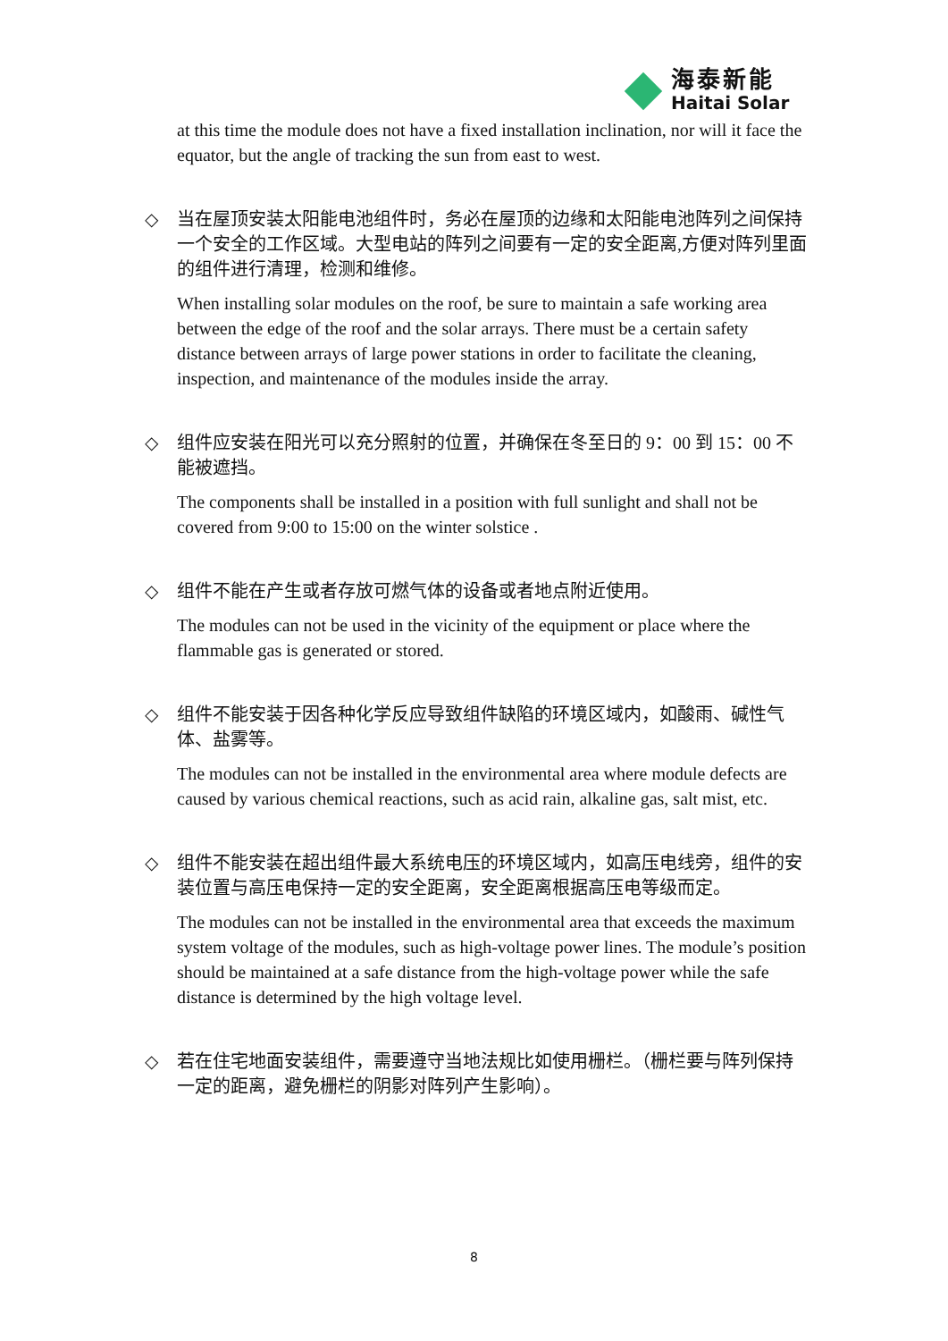海泰新能
Haitai Solar
at this time the module does not have a fixed installation inclination, nor will it face the equator, but the angle of tracking the sun from east to west.
◇
当在屋顶安装太阳能电池组件时，务必在屋顶的边缘和太阳能电池阵列之间保持一个安全的工作区域。大型电站的阵列之间要有一定的安全距离,方便对阵列里面的组件进行清理，检测和维修。
When installing solar modules on the roof, be sure to maintain a safe working area between the edge of the roof and the solar arrays. There must be a certain safety distance between arrays of large power stations in order to facilitate the cleaning, inspection, and maintenance of the modules inside the array.
◇
组件应安装在阳光可以充分照射的位置，并确保在冬至日的 9：00 到 15：00 不能被遮挡。
The components shall be installed in a position with full sunlight and shall not be covered from 9:00 to 15:00 on the winter solstice .
◇
组件不能在产生或者存放可燃气体的设备或者地点附近使用。
The modules can not be used in the vicinity of the equipment or place where the flammable gas is generated or stored.
◇
组件不能安装于因各种化学反应导致组件缺陷的环境区域内，如酸雨、碱性气体、盐雾等。
The modules can not be installed in the environmental area where module defects are caused by various chemical reactions, such as acid rain, alkaline gas, salt mist, etc.
◇
组件不能安装在超出组件最大系统电压的环境区域内，如高压电线旁，组件的安装位置与高压电保持一定的安全距离，安全距离根据高压电等级而定。
The modules can not be installed in the environmental area that exceeds the maximum system voltage of the modules, such as high-voltage power lines. The module’s position should be maintained at a safe distance from the high-voltage power while the safe distance is determined by the high voltage level.
◇
若在住宅地面安装组件，需要遵守当地法规比如使用栅栏。（栅栏要与阵列保持一定的距离，避免栅栏的阴影对阵列产生影响）。
8